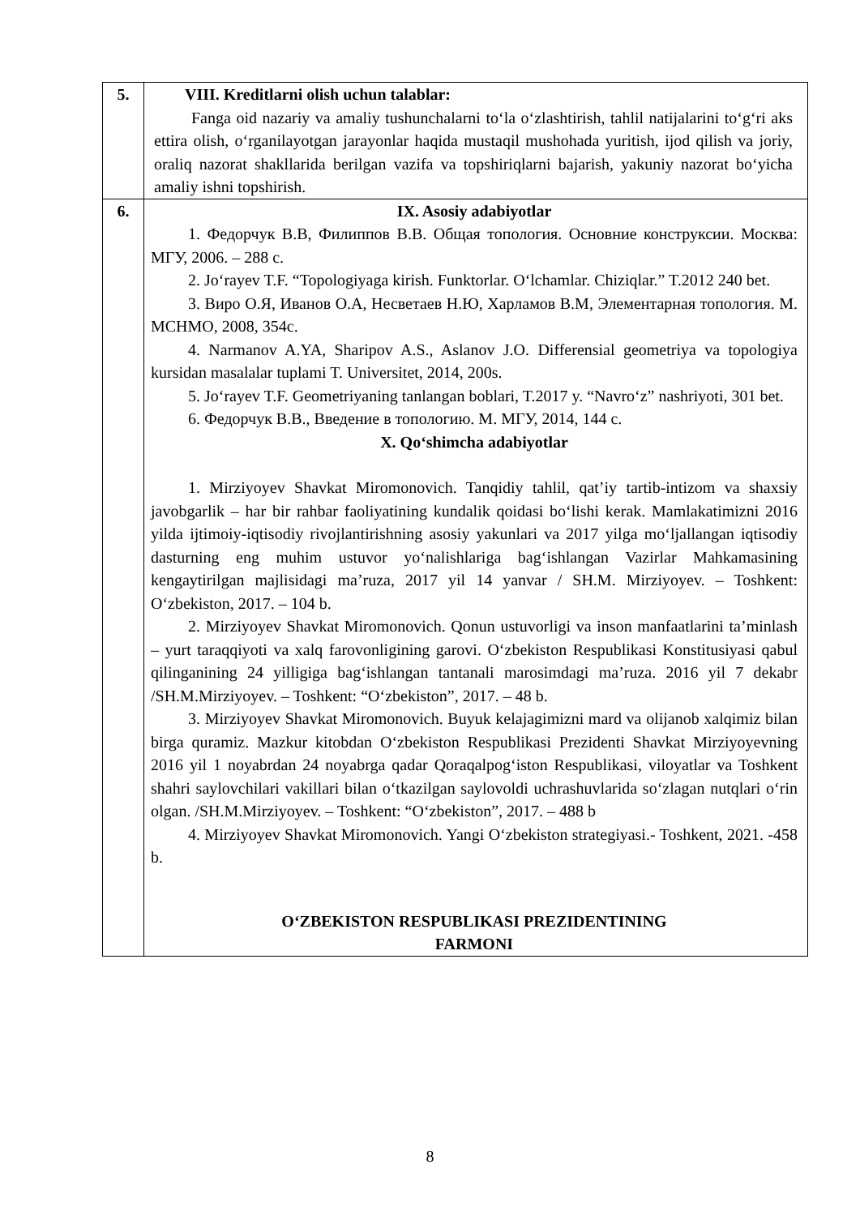| 5. | VIII. Kreditlarni olish uchun talablar: Fanga oid nazariy va amaliy tushunchalarni to‘la o‘zlashtirish, tahlil natijalarini to‘g‘ri aks ettira olish, o‘rganilayotgan jarayonlar haqida mustaqil mushohada yuritish, ijod qilish va joriy, oraliq nazorat shakllarida berilgan vazifa va topshiriqlarni bajarish, yakuniy nazorat bo‘yicha amaliy ishni topshirish. |
| 6. | IX. Asosiy adabiyotlar 1. Федорчук В.В, Филиппов В.В. Общая топология. Основние конструксии. Москва: МГУ, 2006. – 288 с. 2. Jo‘rayev T.F. “Topologiyaga kirish. Funktorlar. O‘lchamlar. Chiziqlar.” T.2012 240 bet. 3. Виро О.Я, Иванов О.А, Несветаев Н.Ю, Харламов В.М, Элементарная топология. М. МСНМО, 2008, 354с. 4. Narmanov A.YA, Sharipov A.S., Aslanov J.O. Differensial geometriya va topologiya kursidan masalalar tuplami T. Universitet, 2014, 200s. 5. Jo‘rayev T.F. Geometriyaning tanlangan boblari, T.2017 y. “Navro‘z” nashriyoti, 301 bet. 6. Федорчук В.В., Введение в топологию. М. МГУ, 2014, 144 с. X. Qo‘shimcha adabiyotlar 1. Mirziyoyev Shavkat Miromonovich. Tanqidiy tahlil, qat’iy tartib-intizom va shaxsiy javobgarlik – har bir rahbar faoliyatining kundalik qoidasi bo‘lishi kerak. Mamlakatimizni 2016 yilda ijtimoiy-iqtisodiy rivojlantirishning asosiy yakunlari va 2017 yilga mo‘ljallangan iqtisodiy dasturning eng muhim ustuvor yo‘nalishlariga bag‘ishlangan Vazirlar Mahkamasining kengaytirilgan majlisidagi ma’ruza, 2017 yil 14 yanvar / SH.M. Mirziyoyev. – Toshkent: O‘zbekiston, 2017. – 104 b. 2. Mirziyoyev Shavkat Miromonovich. Qonun ustuvorligi va inson manfaatlarini ta’minlash – yurt taraqqiyoti va xalq farovonligining garovi. O‘zbekiston Respublikasi Konstitusiyasi qabul qilinganining 24 yilligiga bag‘ishlangan tantanali marosimdagi ma’ruza. 2016 yil 7 dekabr /SH.M.Mirziyoyev. – Toshkent: “O‘zbekiston”, 2017. – 48 b. 3. Mirziyoyev Shavkat Miromonovich. Buyuk kelajagimizni mard va olijanob xalqimiz bilan birga quramiz. Mazkur kitobdan O‘zbekiston Respublikasi Prezidenti Shavkat Mirziyoyevning 2016 yil 1 noyabrdan 24 noyabrga qadar Qoraqalpog‘iston Respublikasi, viloyatlar va Toshkent shahri saylovchilari vakillari bilan o‘tkazilgan saylovoldi uchrashuvlarida so‘zlagan nutqlari o‘rin olgan. /SH.M.Mirziyoyev. – Toshkent: “O‘zbekiston”, 2017. – 488 b 4. Mirziyoyev Shavkat Miromonovich. Yangi O‘zbekiston strategiyasi.- Toshkent, 2021. -458 b. O‘ZBEKISTON RESPUBLIKASI PREZIDENTINING FARMONI |
8